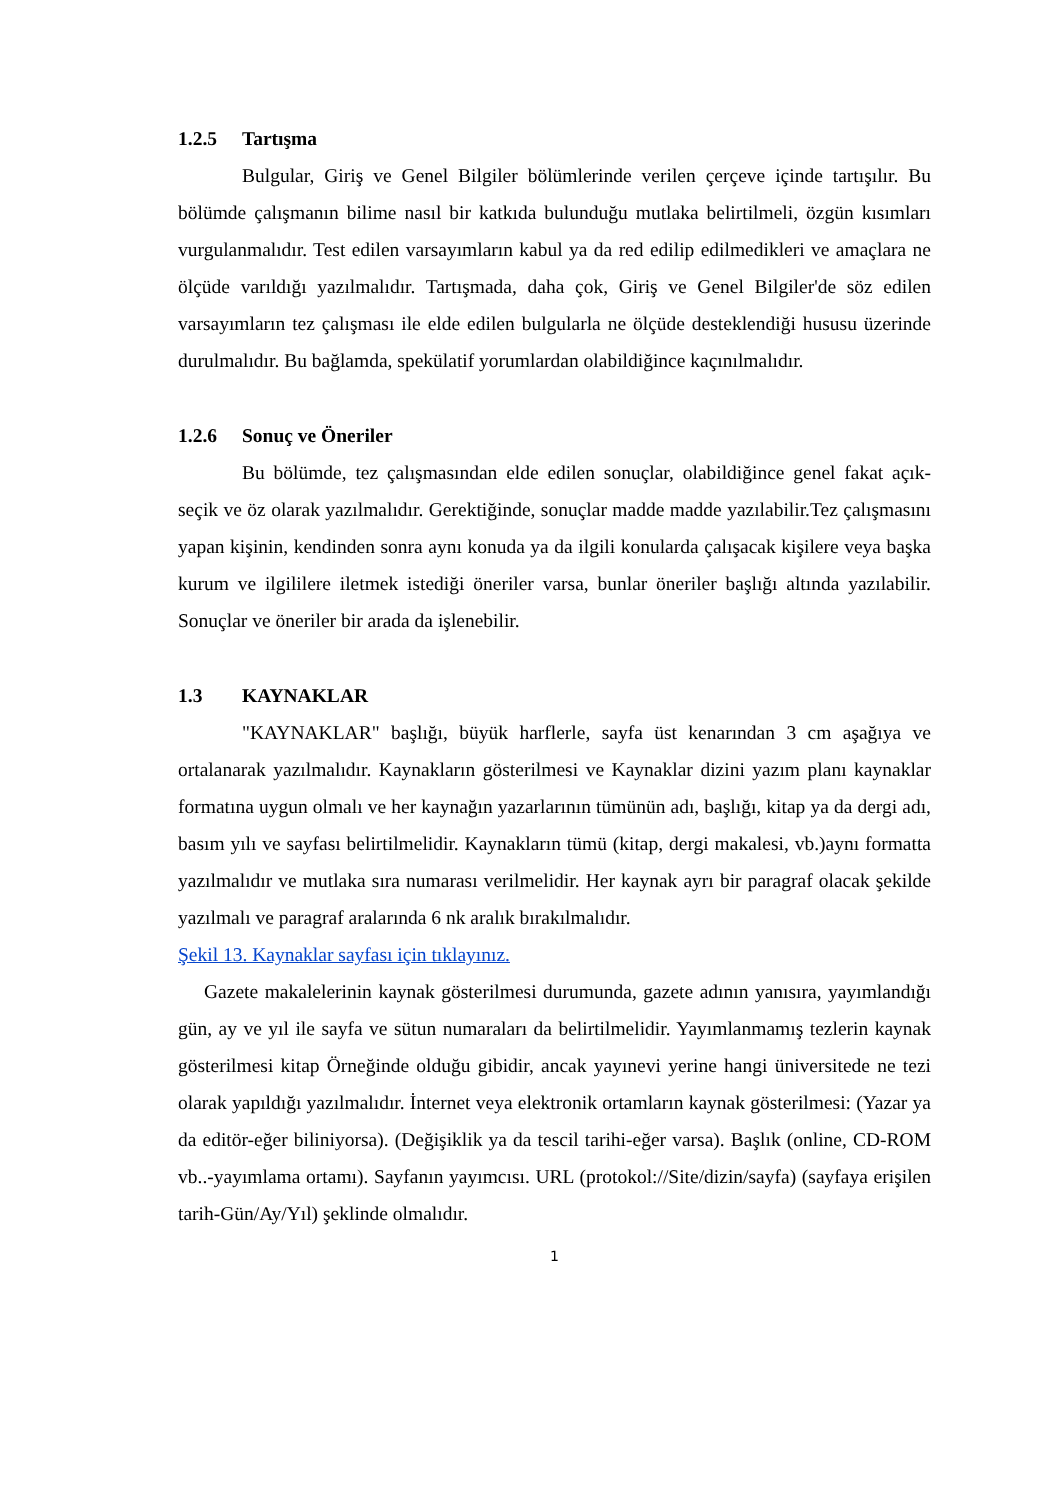1.2.5 Tartışma
Bulgular, Giriş ve Genel Bilgiler bölümlerinde verilen çerçeve içinde tartışılır. Bu bölümde çalışmanın bilime nasıl bir katkıda bulunduğu mutlaka belirtilmeli, özgün kısımları vurgulanmalıdır. Test edilen varsayımların kabul ya da red edilip edilmedikleri ve amaçlara ne ölçüde varıldığı yazılmalıdır. Tartışmada, daha çok, Giriş ve Genel Bilgiler'de söz edilen varsayımların tez çalışması ile elde edilen bulgularla ne ölçüde desteklendiği hususu üzerinde durulmalıdır. Bu bağlamda, spekülatif yorumlardan olabildiğince kaçınılmalıdır.
1.2.6 Sonuç ve Öneriler
Bu bölümde, tez çalışmasından elde edilen sonuçlar, olabildiğince genel fakat açık-seçik ve öz olarak yazılmalıdır. Gerektiğinde, sonuçlar madde madde yazılabilir.Tez çalışmasını yapan kişinin, kendinden sonra aynı konuda ya da ilgili konularda çalışacak kişilere veya başka kurum ve ilgililere iletmek istediği öneriler varsa, bunlar öneriler başlığı altında yazılabilir. Sonuçlar ve öneriler bir arada da işlenebilir.
1.3 KAYNAKLAR
"KAYNAKLAR" başlığı, büyük harflerle, sayfa üst kenarından 3 cm aşağıya ve ortalanarak yazılmalıdır. Kaynakların gösterilmesi ve Kaynaklar dizini yazım planı kaynaklar formatına uygun olmalı ve her kaynağın yazarlarının tümünün adı, başlığı, kitap ya da dergi adı, basım yılı ve sayfası belirtilmelidir. Kaynakların tümü (kitap, dergi makalesi, vb.)aynı formatta yazılmalıdır ve mutlaka sıra numarası verilmelidir. Her kaynak ayrı bir paragraf olacak şekilde yazılmalı ve paragraf aralarında 6 nk aralık bırakılmalıdır.
Şekil 13. Kaynaklar sayfası için tıklayınız.
Gazete makalelerinin kaynak gösterilmesi durumunda, gazete adının yanısıra, yayımlandığı gün, ay ve yıl ile sayfa ve sütun numaraları da belirtilmelidir. Yayımlanmamış tezlerin kaynak gösterilmesi kitap Örneğinde olduğu gibidir, ancak yayınevi yerine hangi üniversitede ne tezi olarak yapıldığı yazılmalıdır. İnternet veya elektronik ortamların kaynak gösterilmesi: (Yazar ya da editör-eğer biliniyorsa). (Değişiklik ya da tescil tarihi-eğer varsa). Başlık (online, CD-ROM vb..-yayımlama ortamı). Sayfanın yayımcısı. URL (protokol://Site/dizin/sayfa) (sayfaya erişilen tarih-Gün/Ay/Yıl) şeklinde olmalıdır.
1